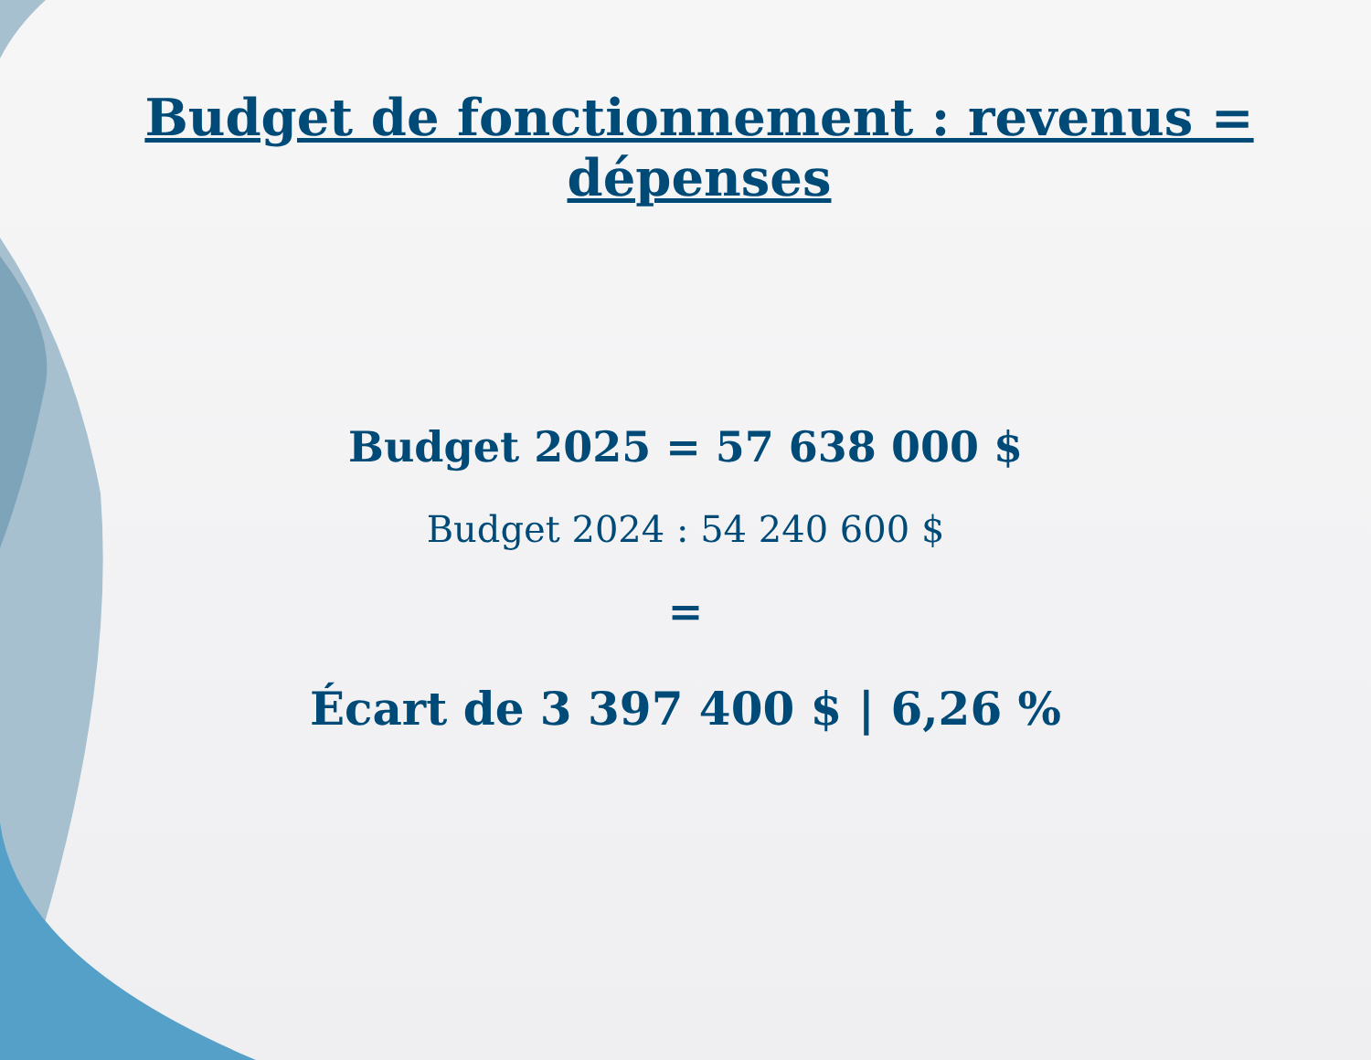Budget de fonctionnement : revenus = dépenses
Budget 2025 = 57 638 000 $
Budget 2024 : 54 240 600 $
=
Écart de 3 397 400 $ | 6,26 %